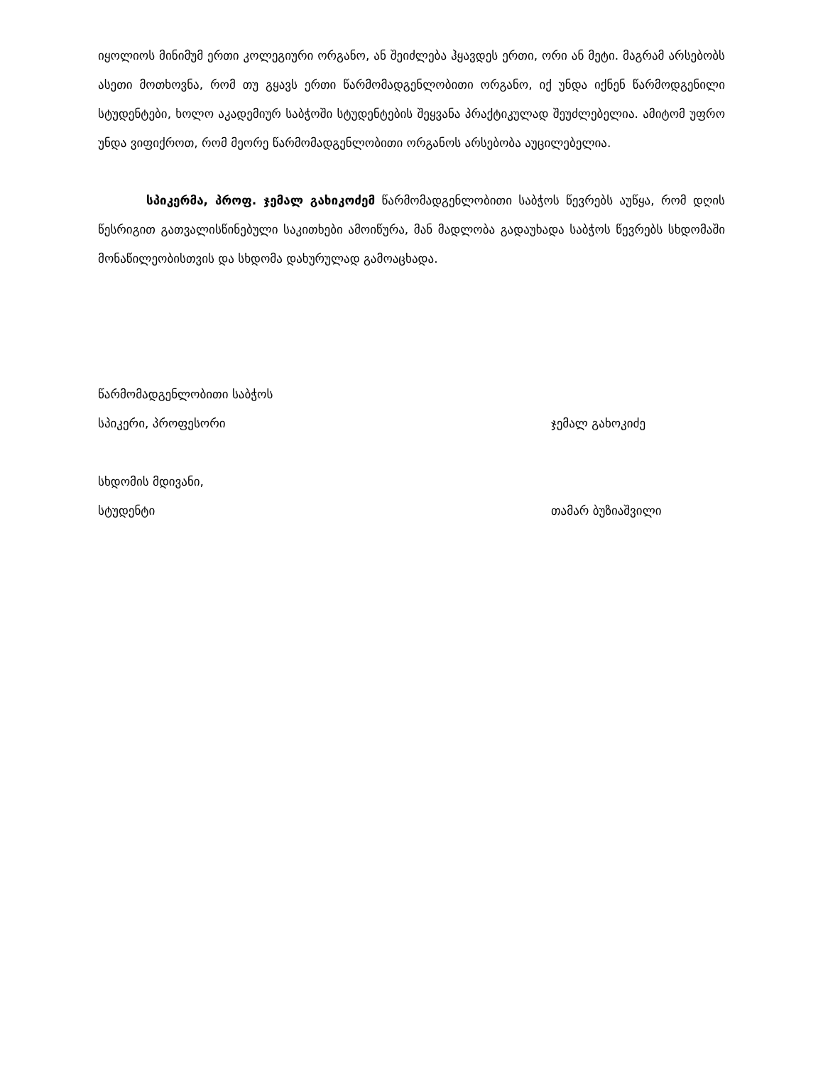იყოლიოს მინიმუმ ერთი კოლეგიური ორგანო, ან შეიძლება ჰყავდეს ერთი, ორი ან მეტი. მაგრამ არსებობს ასეთი მოთხოვნა, რომ თუ გყავს ერთი წარმომადგენლობითი ორგანო, იქ უნდა იქნენ წარმოდგენილი სტუდენტები, ხოლო აკადემიურ საბჭოში სტუდენტების შეყვანა პრაქტიკულად შეუძლებელია. ამიტომ უფრო უნდა ვიფიქროთ, რომ მეორე წარმომადგენლობითი ორგანოს არსებობა აუცილებელია.
სპიკერმა, პროფ. ჯემალ გახიკოძემ წარმომადგენლობითი საბჭოს წევრებს აუწყა, რომ დღის წესრიგით გათვალისწინებული საკითხები ამოიწურა, მან მადლობა გადაუხადა საბჭოს წევრებს სხდომაში მონაწილეობისთვის და სხდომა დახურულად გამოაცხადა.
წარმომადგენლობითი საბჭოს
სპიკერი, პროფესორი ჯემალ გახოკიძე
სხდომის მდივანი,
სტუდენტი თამარ ბუზიაშვილი